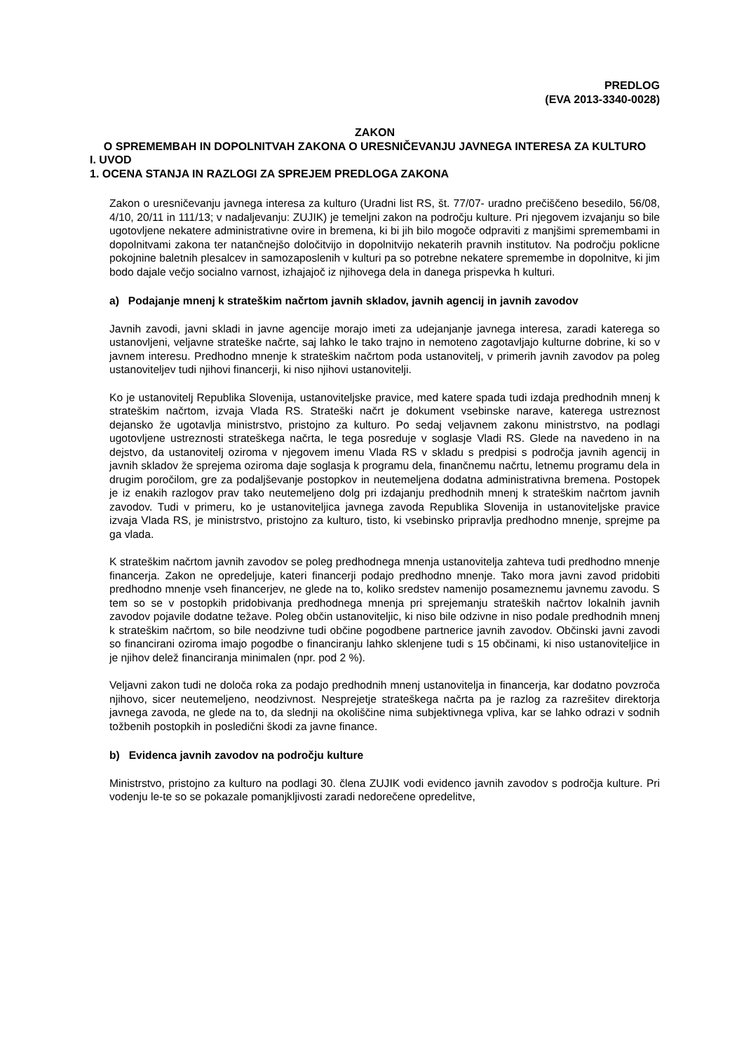PREDLOG
(EVA 2013-3340-0028)
ZAKON
O SPREMEMBAH IN DOPOLNITVAH ZAKONA O URESNIČEVANJU JAVNEGA INTERESA ZA KULTURO
I. UVOD
1. OCENA STANJA IN RAZLOGI ZA SPREJEM PREDLOGA ZAKONA
Zakon o uresničevanju javnega interesa za kulturo (Uradni list RS, št. 77/07- uradno prečiščeno besedilo, 56/08, 4/10, 20/11 in 111/13; v nadaljevanju: ZUJIK) je temeljni zakon na področju kulture. Pri njegovem izvajanju so bile ugotovljene nekatere administrativne ovire in bremena, ki bi jih bilo mogoče odpraviti z manjšimi spremembami in dopolnitvami zakona ter natančnejšo določitvijo in dopolnitvijo nekaterih pravnih institutov. Na področju poklicne pokojnine baletnih plesalcev in samozaposlenih v kulturi pa so potrebne nekatere spremembe in dopolnitve, ki jim bodo dajale večjo socialno varnost, izhajajoč iz njihovega dela in danega prispevka h kulturi.
a) Podajanje mnenj k strateškim načrtom javnih skladov, javnih agencij in javnih zavodov
Javnih zavodi, javni skladi in javne agencije morajo imeti za udejanjanje javnega interesa, zaradi katerega so ustanovljeni, veljavne strateške načrte, saj lahko le tako trajno in nemoteno zagotavljajo kulturne dobrine, ki so v javnem interesu. Predhodno mnenje k strateškim načrtom poda ustanovitelj, v primerih javnih zavodov pa poleg ustanoviteljev tudi njihovi financerji, ki niso njihovi ustanovitelji.
Ko je ustanovitelj Republika Slovenija, ustanoviteljske pravice, med katere spada tudi izdaja predhodnih mnenj k strateškim načrtom, izvaja Vlada RS. Strateški načrt je dokument vsebinske narave, katerega ustreznost dejansko že ugotavlja ministrstvo, pristojno za kulturo. Po sedaj veljavnem zakonu ministrstvo, na podlagi ugotovljene ustreznosti strateškega načrta, le tega posreduje v soglasje Vladi RS. Glede na navedeno in na dejstvo, da ustanovitelj oziroma v njegovem imenu Vlada RS v skladu s predpisi s področja javnih agencij in javnih skladov že sprejema oziroma daje soglasja k programu dela, finančnemu načrtu, letnemu programu dela in drugim poročilom, gre za podaljševanje postopkov in neutemeljena dodatna administrativna bremena. Postopek je iz enakih razlogov prav tako neutemeljeno dolg pri izdajanju predhodnih mnenj k strateškim načrtom javnih zavodov. Tudi v primeru, ko je ustanoviteljica javnega zavoda Republika Slovenija in ustanoviteljske pravice izvaja Vlada RS, je ministrstvo, pristojno za kulturo, tisto, ki vsebinsko pripravlja predhodno mnenje, sprejme pa ga vlada.
K strateškim načrtom javnih zavodov se poleg predhodnega mnenja ustanovitelja zahteva tudi predhodno mnenje financerja. Zakon ne opredeljuje, kateri financerji podajo predhodno mnenje. Tako mora javni zavod pridobiti predhodno mnenje vseh financerjev, ne glede na to, koliko sredstev namenijo posameznemu javnemu zavodu. S tem so se v postopkih pridobivanja predhodnega mnenja pri sprejemanju strateških načrtov lokalnih javnih zavodov pojavile dodatne težave. Poleg občin ustanoviteljic, ki niso bile odzivne in niso podale predhodnih mnenj k strateškim načrtom, so bile neodzivne tudi občine pogodbene partnerice javnih zavodov. Občinski javni zavodi so financirani oziroma imajo pogodbe o financiranju lahko sklenjene tudi s 15 občinami, ki niso ustanoviteljice in je njihov delež financiranja minimalen (npr. pod 2 %).
Veljavni zakon tudi ne določa roka za podajo predhodnih mnenj ustanovitelja in financerja, kar dodatno povzroča njihovo, sicer neutemeljeno, neodzivnost. Nesprejetje strateškega načrta pa je razlog za razrešitev direktorja javnega zavoda, ne glede na to, da slednji na okoliščine nima subjektivnega vpliva, kar se lahko odrazi v sodnih tožbenih postopkih in posledični škodi za javne finance.
b) Evidenca javnih zavodov na področju kulture
Ministrstvo, pristojno za kulturo na podlagi 30. člena ZUJIK vodi evidenco javnih zavodov s področja kulture. Pri vodenju le-te so se pokazale pomanjkljivosti zaradi nedorečene opredelitve,